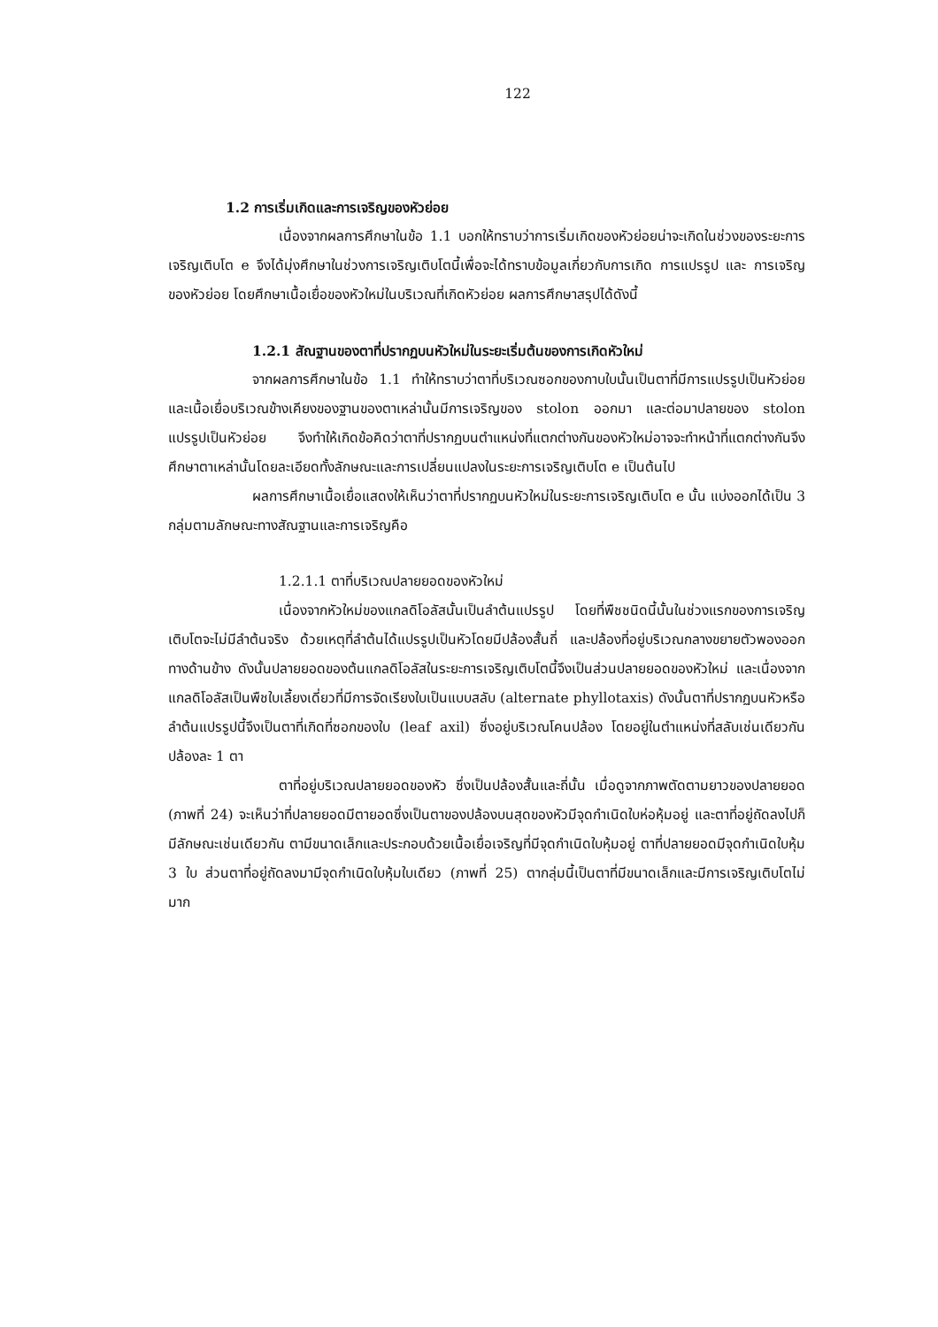122
1.2 การเริ่มเกิดและการเจริญของหัวย่อย
เนื่องจากผลการศึกษาในข้อ 1.1 บอกให้ทราบว่าการเริ่มเกิดของหัวย่อยน่าจะเกิดในช่วงของระยะการเจริญเติบโต e จึงได้มุ่งศึกษาในช่วงการเจริญเติบโตนี้เพื่อจะได้ทราบข้อมูลเกี่ยวกับการเกิด การแปรรูป และ การเจริญของหัวย่อย โดยศึกษาเนื้อเยื่อของหัวใหม่ในบริเวณที่เกิดหัวย่อย ผลการศึกษาสรุปได้ดังนี้
1.2.1 สัณฐานของตาที่ปรากฏบนหัวใหม่ในระยะเริ่มต้นของการเกิดหัวใหม่
จากผลการศึกษาในข้อ 1.1 ทำให้ทราบว่าตาที่บริเวณซอกของกาบใบนั้นเป็นตาที่มีการแปรรูปเป็นหัวย่อยและเนื้อเยื่อบริเวณข้างเคียงของฐานของตาเหล่านั้นมีการเจริญของ stolon ออกมา และต่อมาปลายของ stolon แปรรูปเป็นหัวย่อย จึงทำให้เกิดข้อคิดว่าตาที่ปรากฏบนตำแหน่งที่แตกต่างกันของหัวใหม่อาจจะทำหน้าที่แตกต่างกันจึงศึกษาตาเหล่านั้นโดยละเอียดทั้งลักษณะและการเปลี่ยนแปลงในระยะการเจริญเติบโต e เป็นต้นไป
ผลการศึกษาเนื้อเยื่อแสดงให้เห็นว่าตาที่ปรากฏบนหัวใหม่ในระยะการเจริญเติบโต e นั้น แบ่งออกได้เป็น 3 กลุ่มตามลักษณะทางสัณฐานและการเจริญคือ
1.2.1.1 ตาที่บริเวณปลายยอดของหัวใหม่
เนื่องจากหัวใหม่ของแกลดิโอลัสนั้นเป็นลำต้นแปรรูป โดยที่พืชชนิดนี้นั้นในช่วงแรกของการเจริญเติบโตจะไม่มีลำต้นจริง ด้วยเหตุที่ลำต้นได้แปรรูปเป็นหัวโดยมีปล้องสั้นถี่ และปล้องที่อยู่บริเวณกลางขยายตัวพองออกทางด้านข้าง ดังนั้นปลายยอดของต้นแกลดิโอลัสในระยะการเจริญเติบโตนี้จึงเป็นส่วนปลายยอดของหัวใหม่ และเนื่องจากแกลดิโอลัสเป็นพืชใบเลี้ยงเดี่ยวที่มีการจัดเรียงใบเป็นแบบสลับ (alternate phyllotaxis) ดังนั้นตาที่ปรากฏบนหัวหรือลำต้นแปรรูปนี้จึงเป็นตาที่เกิดที่ซอกของใบ (leaf axil) ซึ่งอยู่บริเวณโคนปล้อง โดยอยู่ในตำแหน่งที่สลับเช่นเดียวกัน ปล้องละ 1 ตา
ตาที่อยู่บริเวณปลายยอดของหัว ซึ่งเป็นปล้องสั้นและถี่นั้น เมื่อดูจากภาพตัดตามยาวของปลายยอด (ภาพที่ 24) จะเห็นว่าที่ปลายยอดมีตายอดซึ่งเป็นตาของปล้องบนสุดของหัวมีจุดกำเนิดใบห่อหุ้มอยู่ และตาที่อยู่ถัดลงไปก็มีลักษณะเช่นเดียวกัน ตามีขนาดเล็กและประกอบด้วยเนื้อเยื่อเจริญที่มีจุดกำเนิดใบหุ้มอยู่ ตาที่ปลายยอดมีจุดกำเนิดใบหุ้ม 3 ใบ ส่วนตาที่อยู่ถัดลงมามีจุดกำเนิดใบหุ้มใบเดียว (ภาพที่ 25) ตากลุ่มนี้เป็นตาที่มีขนาดเล็กและมีการเจริญเติบโตไม่มาก